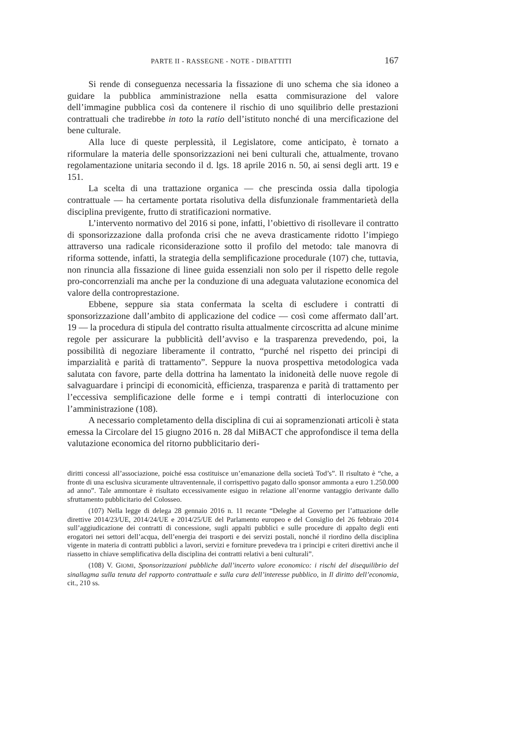PARTE II - RASSEGNE - NOTE - DIBATTITI 167
Si rende di conseguenza necessaria la fissazione di uno schema che sia idoneo a guidare la pubblica amministrazione nella esatta commisurazione del valore dell’immagine pubblica così da contenere il rischio di uno squilibrio delle prestazioni contrattuali che tradirebbe in toto la ratio dell’istituto nonché di una mercificazione del bene culturale.
Alla luce di queste perplessità, il Legislatore, come anticipato, è tornato a riformulare la materia delle sponsorizzazioni nei beni culturali che, attualmente, trovano regolamentazione unitaria secondo il d. lgs. 18 aprile 2016 n. 50, ai sensi degli artt. 19 e 151.
La scelta di una trattazione organica — che prescinda ossia dalla tipologia contrattuale — ha certamente portata risolutiva della disfunzionale frammentarietà della disciplina previgente, frutto di stratificazioni normative.
L’intervento normativo del 2016 si pone, infatti, l’obiettivo di risollevare il contratto di sponsorizzazione dalla profonda crisi che ne aveva drasticamente ridotto l’impiego attraverso una radicale riconsiderazione sotto il profilo del metodo: tale manovra di riforma sottende, infatti, la strategia della semplificazione procedurale (107) che, tuttavia, non rinuncia alla fissazione di linee guida essenziali non solo per il rispetto delle regole pro-concorrenziali ma anche per la conduzione di una adeguata valutazione economica del valore della controprestazione.
Ebbene, seppure sia stata confermata la scelta di escludere i contratti di sponsorizzazione dall’ambito di applicazione del codice — così come affermato dall’art. 19 — la procedura di stipula del contratto risulta attualmente circoscritta ad alcune minime regole per assicurare la pubblicità dell’avviso e la trasparenza prevedendo, poi, la possibilità di negoziare liberamente il contratto, “purché nel rispetto dei principi di imparzialità e parità di trattamento”. Seppure la nuova prospettiva metodologica vada salutata con favore, parte della dottrina ha lamentato la inidoneità delle nuove regole di salvaguardare i principi di economicità, efficienza, trasparenza e parità di trattamento per l’eccessiva semplificazione delle forme e i tempi contratti di interlocuzione con l’amministrazione (108).
A necessario completamento della disciplina di cui ai sopramenzionati articoli è stata emessa la Circolare del 15 giugno 2016 n. 28 dal MiBACT che approfondisce il tema della valutazione economica del ritorno pubblicitario deri-
diritti concessi all’associazione, poiché essa costituisce un’emanazione della società Tod’s”. Il risultato è “che, a fronte di una esclusiva sicuramente ultraventennale, il corrispettivo pagato dallo sponsor ammonta a euro 1.250.000 ad anno”. Tale ammontare è risultato eccessivamente esiguo in relazione all’enorme vantaggio derivante dallo sfruttamento pubblicitario del Colosseo.
(107) Nella legge di delega 28 gennaio 2016 n. 11 recante “Deleghe al Governo per l’attuazione delle direttive 2014/23/UE, 2014/24/UE e 2014/25/UE del Parlamento europeo e del Consiglio del 26 febbraio 2014 sull’aggiudicazione dei contratti di concessione, sugli appalti pubblici e sulle procedure di appalto degli enti erogatori nei settori dell’acqua, dell’energia dei trasporti e dei servizi postali, nonché il riordino della disciplina vigente in materia di contratti pubblici a lavori, servizi e forniture prevedeva tra i principi e criteri direttivi anche il riassetto in chiave semplificativa della disciplina dei contratti relativi a beni culturali”.
(108) V. GIOMI, Sponsorizzazioni pubbliche dall’incerto valore economico: i rischi del disequilibrio del sinallagma sulla tenuta del rapporto contrattuale e sulla cura dell’interesse pubblico, in Il diritto dell’economia, cit., 210 ss.